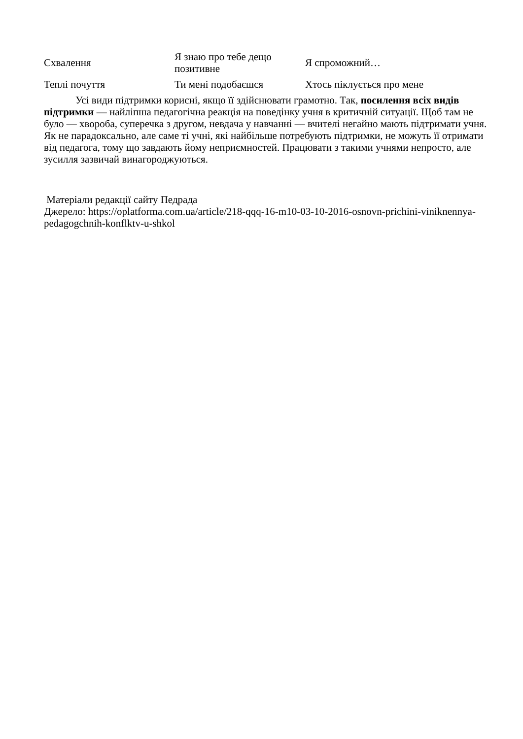| Схвалення | Я знаю про тебе дещо позитивне | Я спроможний… |
| Теплі почуття | Ти мені подобаєшся | Хтось піклується про мене |
Усі види підтримки корисні, якщо її здійснювати грамотно. Так, посилення всіх видів підтримки — найліпша педагогічна реакція на поведінку учня в критичній ситуації. Щоб там не було — хвороба, суперечка з другом, невдача у навчанні — вчителі негайно мають підтримати учня.
Як не парадоксально, але саме ті учні, які найбільше потребують підтримки, не можуть її отримати від педагога, тому що завдають йому неприємностей. Працювати з такими учнями непросто, але зусилля зазвичай винагороджуються.
Матеріали редакції сайту Педрада
Джерело: https://oplatforma.com.ua/article/218-qqq-16-m10-03-10-2016-osnovn-prichini-viniknennya-pedagogchnih-konflktv-u-shkol